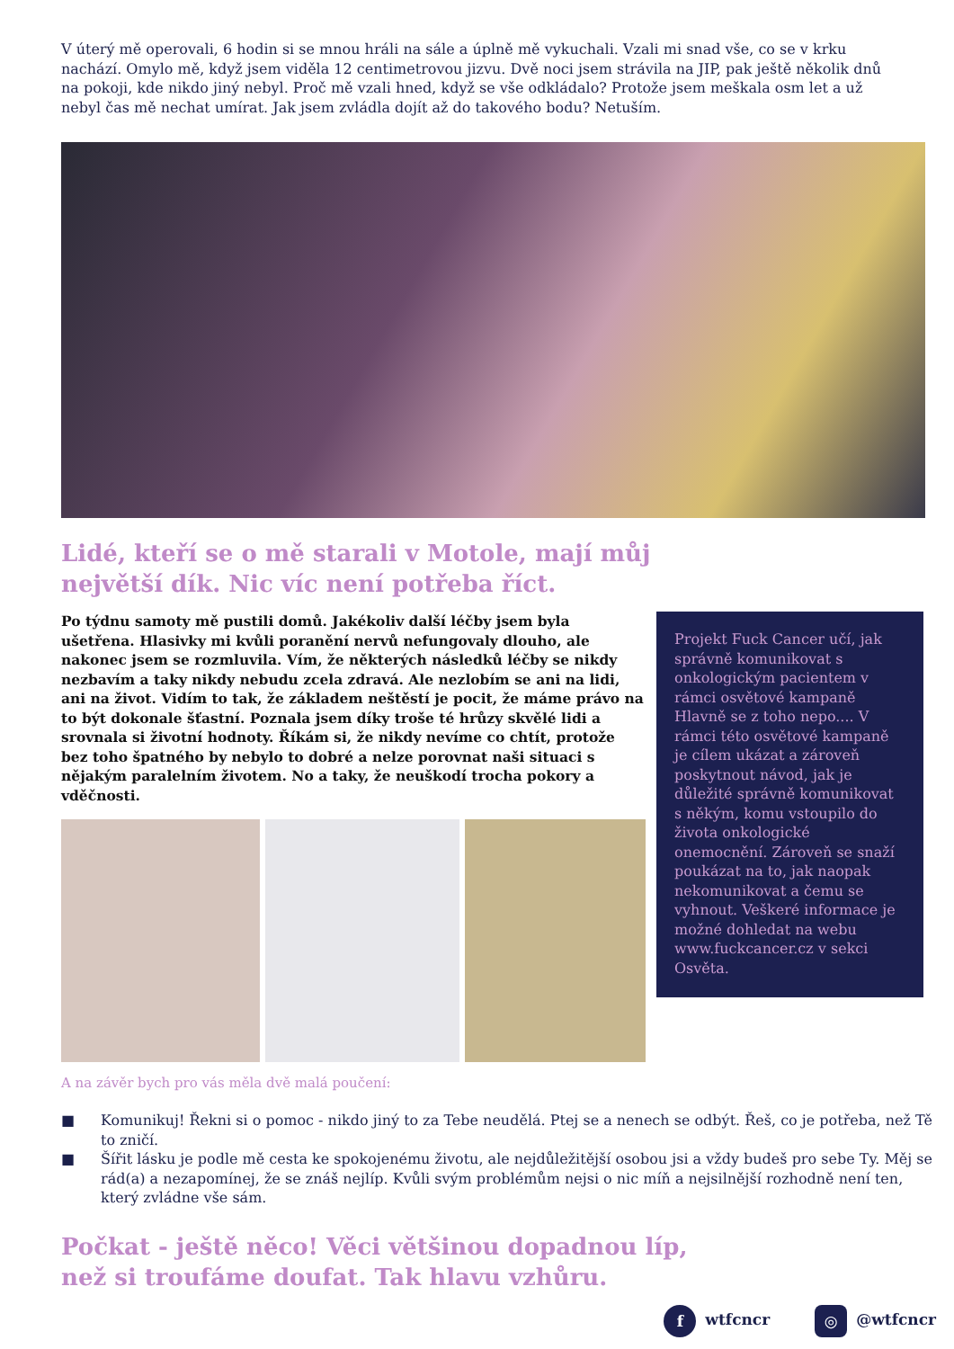V úterý mě operovali, 6 hodin si se mnou hráli na sále a úplně mě vykuchali. Vzali mi snad vše, co se v krku nachází. Omylo mě, když jsem viděla 12 centimetrovou jizvu. Dvě noci jsem strávila na JIP, pak ještě několik dnů na pokoji, kde nikdo jiný nebyl. Proč mě vzali hned, když se vše odkládalo? Protože jsem meškala osm let a už nebyl čas mě nechat umírat. Jak jsem zvládla dojít až do takového bodu? Netuším.
Lidé, kteří se o mě starali v Motole, mají můj
největší dík. Nic víc není potřeba říct.
Po týdnu samoty mě pustili domů. Jakékoliv další léčby jsem byla ušetřena. Hlasivky mi kvůli poranění nervů nefungovaly dlouho, ale nakonec jsem se rozmluvila. Vím, že některých následků léčby se nikdy nezbavím a taky nikdy nebudu zcela zdravá. Ale nezlobím se ani na lidi, ani na život. Vidím to tak, že základem neštěstí je pocit, že máme právo na to být dokonale šťastní. Poznala jsem díky troše té hrůzy skvělé lidi a srovnala si životní hodnoty. Říkám si, že nikdy nevíme co chtít, protože bez toho špatného by nebylo to dobré a nelze porovnat naši situaci s nějakým paralelním životem. No a taky, že neuškodí trocha pokory a vděčnosti.
Projekt Fuck Cancer učí, jak správně komunikovat s onkologickým pacientem v rámci osvětové kampaně Hlavně se z toho nepo.... V rámci této osvětové kampaně je cílem ukázat a zároveň poskytnout návod, jak je důležité správně komunikovat s někým, komu vstoupilo do života onkologické onemocnění. Zároveň se snaží poukázat na to, jak naopak nekomunikovat a čemu se vyhnout. Veškeré informace je možné dohledat na webu www.fuckcancer.cz v sekci Osvěta.
A na závěr bych pro vás měla dvě malá poučení:
■ Komunikuj! Řekni si o pomoc - nikdo jiný to za Tebe neudělá. Ptej se a nenech se odbýt. Řeš, co je potřeba, než Tě to zničí.
■ Šířit lásku je podle mě cesta ke spokojenému životu, ale nejdůležitější osobou jsi a vždy budeš pro sebe Ty. Měj se rád(a) a nezapomínej, že se znáš nejlíp. Kvůli svým problémům nejsi o nic míň a nejsilnější rozhodně není ten, který zvládne vše sám.
Počkat - ještě něco! Věci většinou dopadnou líp,
než si troufáme doufat. Tak hlavu vzhůru.
f wtfcncr ◎ @wtfcncr